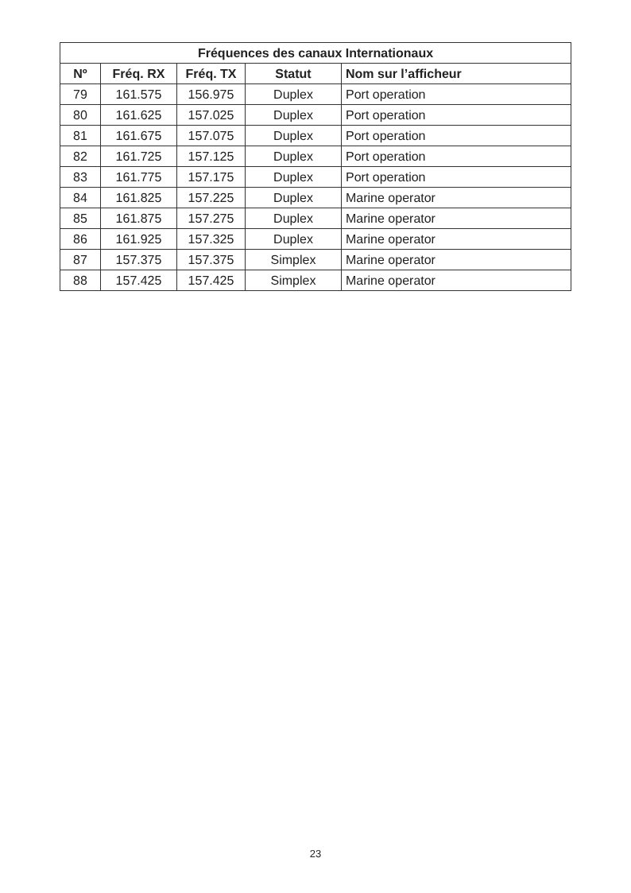| Fréquences des canaux Internationaux | | | | |
| --- | --- | --- | --- | --- |
| Nº | Fréq. RX | Fréq. TX | Statut | Nom sur l’afficheur |
| 79 | 161.575 | 156.975 | Duplex | Port operation |
| 80 | 161.625 | 157.025 | Duplex | Port operation |
| 81 | 161.675 | 157.075 | Duplex | Port operation |
| 82 | 161.725 | 157.125 | Duplex | Port operation |
| 83 | 161.775 | 157.175 | Duplex | Port operation |
| 84 | 161.825 | 157.225 | Duplex | Marine operator |
| 85 | 161.875 | 157.275 | Duplex | Marine operator |
| 86 | 161.925 | 157.325 | Duplex | Marine operator |
| 87 | 157.375 | 157.375 | Simplex | Marine operator |
| 88 | 157.425 | 157.425 | Simplex | Marine operator |
23